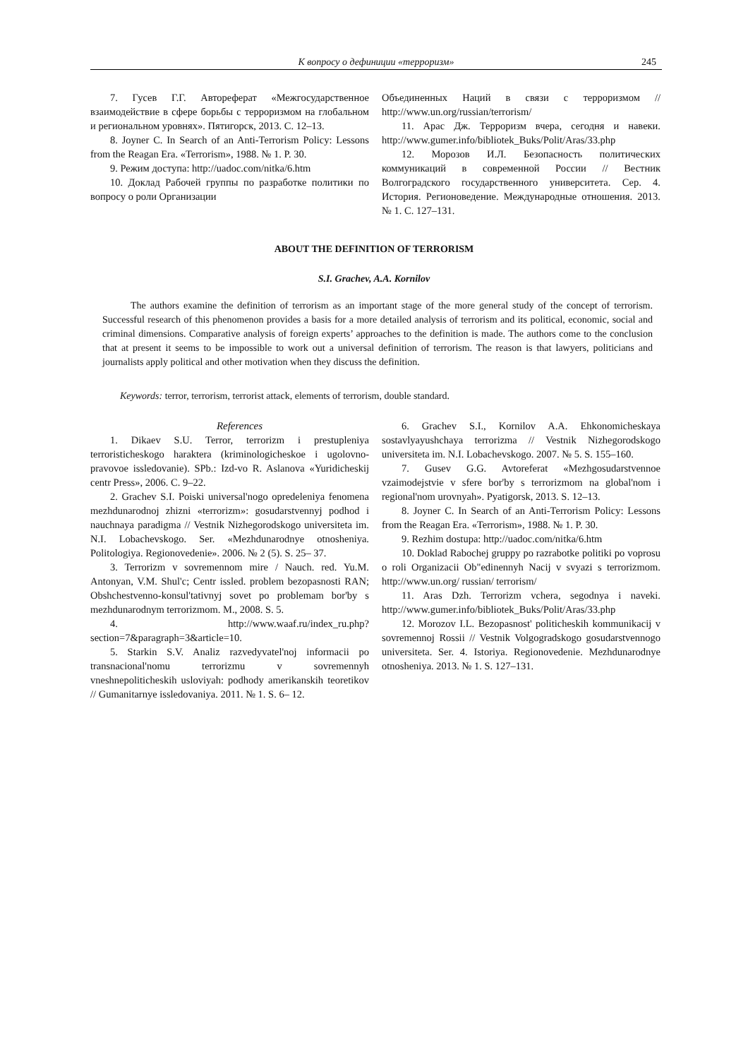К вопросу о дефиниции «терроризм»
245
7. Гусев Г.Г. Автореферат «Межгосударственное взаимодействие в сфере борьбы с терроризмом на глобальном и региональном уровнях». Пятигорск, 2013. С. 12–13.
8. Joyner C. In Search of an Anti-Terrorism Policy: Lessons from the Reagan Era. «Terrorism», 1988. № 1. P. 30.
9. Режим доступа: http://uadoc.com/nitka/6.htm
10. Доклад Рабочей группы по разработке политики по вопросу о роли Организации
Объединенных Наций в связи с терроризмом // http://www.un.org/russian/terrorism/
11. Арас Дж. Терроризм вчера, сегодня и навеки. http://www.gumer.info/bibliotek_Buks/Polit/Aras/33.php
12. Морозов И.Л. Безопасность политических коммуникаций в современной России // Вестник Волгоградского государственного университета. Сер. 4. История. Регионоведение. Международные отношения. 2013. № 1. С. 127–131.
ABOUT THE DEFINITION OF TERRORISM
S.I. Grachev, A.A. Kornilov
The authors examine the definition of terrorism as an important stage of the more general study of the concept of terrorism. Successful research of this phenomenon provides a basis for a more detailed analysis of terrorism and its political, economic, social and criminal dimensions. Comparative analysis of foreign experts’ approaches to the definition is made. The authors come to the conclusion that at present it seems to be impossible to work out a universal definition of terrorism. The reason is that lawyers, politicians and journalists apply political and other motivation when they discuss the definition.
Keywords: terror, terrorism, terrorist attack, elements of terrorism, double standard.
References
1. Dikaev S.U. Terror, terrorizm i prestupleniya terroristicheskogo haraktera (kriminologicheskoe i ugolovno-pravovoe issledovanie). SPb.: Izd-vo R. Aslanova «Yuridicheskij centr Press», 2006. C. 9–22.
2. Grachev S.I. Poiski universal'nogo opredeleniya fenomena mezhdunarodnoj zhizni «terrorizm»: gosudarstvennyj podhod i nauchnaya paradigma // Vestnik Nizhegorodskogo universiteta im. N.I. Lobachevskogo. Ser. «Mezhdunarodnye otnosheniya. Politologiya. Regionovedenie». 2006. № 2 (5). S. 25– 37.
3. Terrorizm v sovremennom mire / Nauch. red. Yu.M. Antonyan, V.M. Shul'c; Centr issled. problem bezopasnosti RAN; Obshchestvenno-konsul'tativnyj sovet po problemam bor'by s mezhdunarodnym terrorizmom. M., 2008. S. 5.
4. http://www.waaf.ru/index_ru.php?section=7&paragraph=3&article=10.
5. Starkin S.V. Analiz razvedyvatel'noj informacii po transnacional'nomu terrorizmu v sovremennyh vneshnepoliticheskih usloviyah: podhody amerikanskih teoretikov // Gumanitarnye issledovaniya. 2011. № 1. S. 6– 12.
6. Grachev S.I., Kornilov A.A. Ehkonomicheskaya sostavlyayushchaya terrorizma // Vestnik Nizhegorodskogo universiteta im. N.I. Lobachevskogo. 2007. № 5. S. 155–160.
7. Gusev G.G. Avtoreferat «Mezhgosudarstvennoe vzaimodejstvie v sfere bor'by s terrorizmom na global'nom i regional'nom urovnyah». Pyatigorsk, 2013. S. 12–13.
8. Joyner C. In Search of an Anti-Terrorism Policy: Lessons from the Reagan Era. «Terrorism», 1988. № 1. P. 30.
9. Rezhim dostupa: http://uadoc.com/nitka/6.htm
10. Doklad Rabochej gruppy po razrabotke politiki po voprosu o roli Organizacii Ob"edinennyh Nacij v svyazi s terrorizmom. http://www.un.org/ russian/ terrorism/
11. Aras Dzh. Terrorizm vchera, segodnya i naveki. http://www.gumer.info/bibliotek_Buks/Polit/Aras/33.php
12. Morozov I.L. Bezopasnost' politicheskih kommunikacij v sovremennoj Rossii // Vestnik Volgogradskogo gosudarstvennogo universiteta. Ser. 4. Istoriya. Regionovedenie. Mezhdunarodnye otnosheniya. 2013. № 1. S. 127–131.